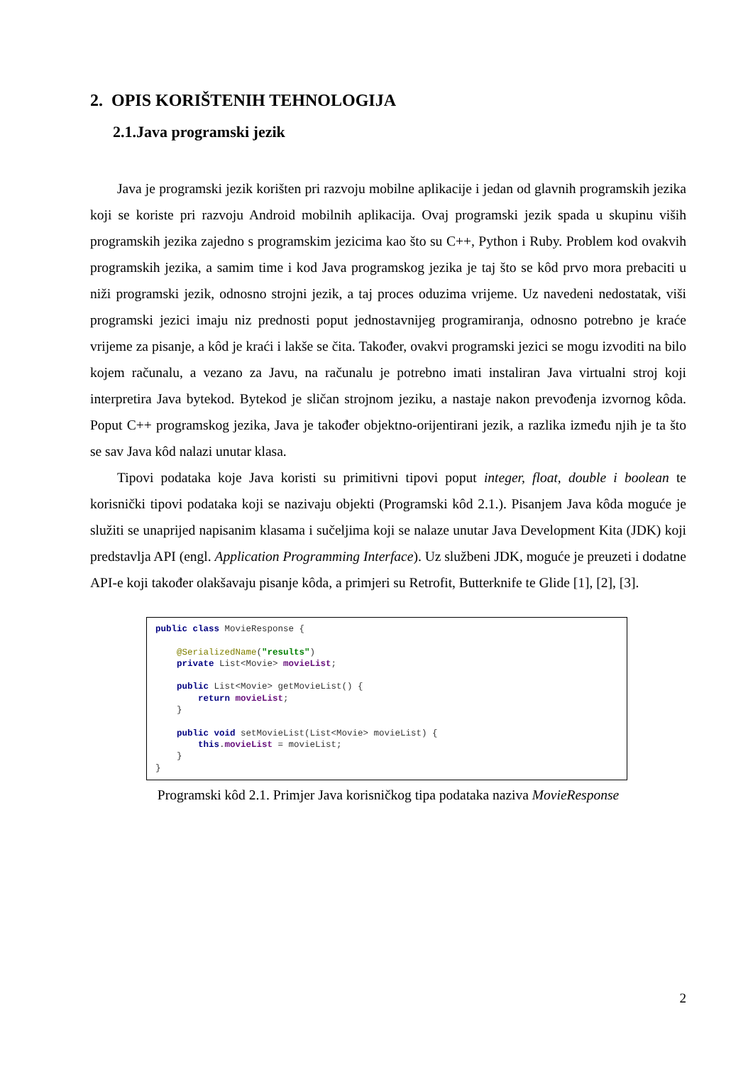2. OPIS KORIŠTENIH TEHNOLOGIJA
2.1.Java programski jezik
Java je programski jezik korišten pri razvoju mobilne aplikacije i jedan od glavnih programskih jezika koji se koriste pri razvoju Android mobilnih aplikacija. Ovaj programski jezik spada u skupinu viših programskih jezika zajedno s programskim jezicima kao što su C++, Python i Ruby. Problem kod ovakvih programskih jezika, a samim time i kod Java programskog jezika je taj što se kôd prvo mora prebaciti u niži programski jezik, odnosno strojni jezik, a taj proces oduzima vrijeme. Uz navedeni nedostatak, viši programski jezici imaju niz prednosti poput jednostavnijeg programiranja, odnosno potrebno je kraće vrijeme za pisanje, a kôd je kraći i lakše se čita. Također, ovakvi programski jezici se mogu izvoditi na bilo kojem računalu, a vezano za Javu, na računalu je potrebno imati instaliran Java virtualni stroj koji interpretira Java bytekod. Bytekod je sličan strojnom jeziku, a nastaje nakon prevođenja izvornog kôda. Poput C++ programskog jezika, Java je također objektno-orijentirani jezik, a razlika između njih je ta što se sav Java kôd nalazi unutar klasa.
Tipovi podataka koje Java koristi su primitivni tipovi poput integer, float, double i boolean te korisnički tipovi podataka koji se nazivaju objekti (Programski kôd 2.1.). Pisanjem Java kôda moguće je služiti se unaprijed napisanim klasama i sučeljima koji se nalaze unutar Java Development Kita (JDK) koji predstavlja API (engl. Application Programming Interface). Uz službeni JDK, moguće je preuzeti i dodatne API-e koji također olakšavaju pisanje kôda, a primjeri su Retrofit, Butterknife te Glide [1], [2], [3].
public class MovieResponse { @SerializedName("results") private List<Movie> movieList; public List<Movie> getMovieList() { return movieList; } public void setMovieList(List<Movie> movieList) { this.movieList = movieList; } }
Programski kôd 2.1. Primjer Java korisničkog tipa podataka naziva MovieResponse
2